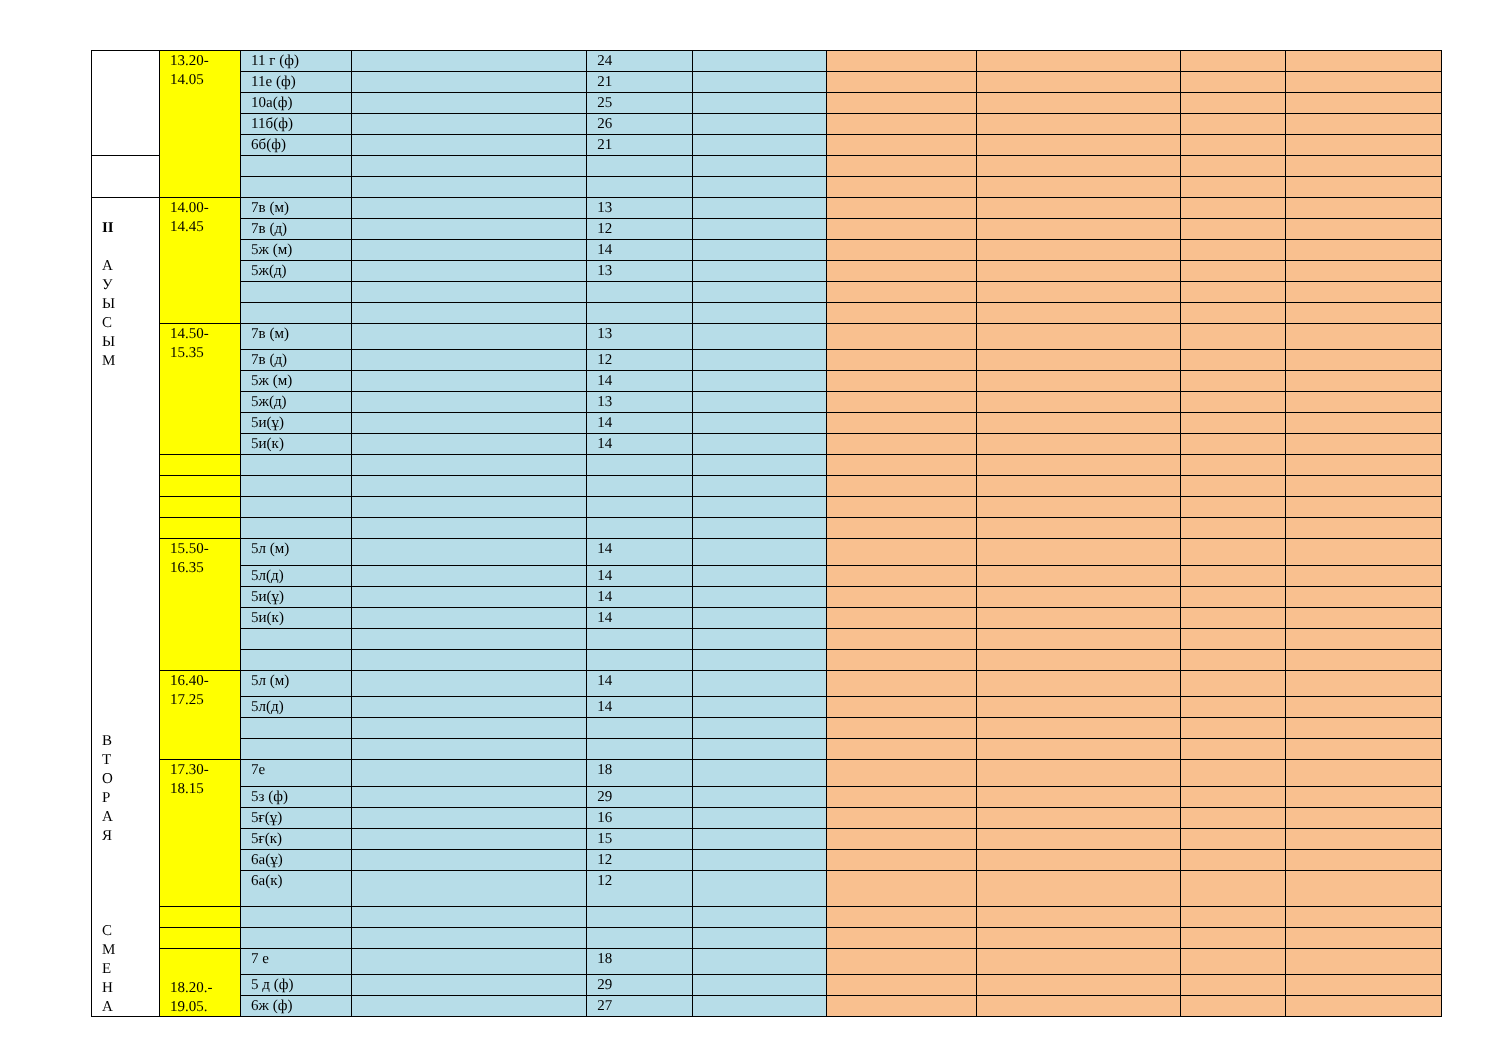| | 13.20- 14.05 | 11 г (ф) | | 24 | | | | | |
| | | 11е (ф) | | 21 | | | | | |
| | | 10а(ф) | | 25 | | | | | |
| | | 11б(ф) | | 26 | | | | | |
| | | 6б(ф) | | 21 | | | | | |
| II А У Ы С Ы М В Т О Р А Я С М Е Н А | 14.00- 14.45 | 7в (м) | | 13 | | | | | |
| | | 7в (д) | | 12 | | | | | |
| | | 5ж (м) | | 14 | | | | | |
| | | 5ж(д) | | 13 | | | | | |
| | 14.50- 15.35 | 7в (м) | | 13 | | | | | |
| | | 7в (д) | | 12 | | | | | |
| | | 5ж (м) | | 14 | | | | | |
| | | 5ж(д) | | 13 | | | | | |
| | | 5и(ұ) | | 14 | | | | | |
| | | 5и(к) | | 14 | | | | | |
| | 15.50- 16.35 | 5л (м) | | 14 | | | | | |
| | | 5л(д) | | 14 | | | | | |
| | | 5и(ұ) | | 14 | | | | | |
| | | 5и(к) | | 14 | | | | | |
| | 16.40- 17.25 | 5л (м) | | 14 | | | | | |
| | | 5л(д) | | 14 | | | | | |
| | 17.30- 18.15 | 7е | | 18 | | | | | |
| | | 5з (ф) | | 29 | | | | | |
| | | 5ғ(ұ) | | 16 | | | | | |
| | | 5ғ(к) | | 15 | | | | | |
| | | 6а(ұ) | | 12 | | | | | |
| | | 6а(к) | | 12 | | | | | |
| | 18.20.- 19.05. | 7 е | | 18 | | | | | |
| | | 5 д (ф) | | 29 | | | | | |
| | | 6ж (ф) | | 27 | | | | | |